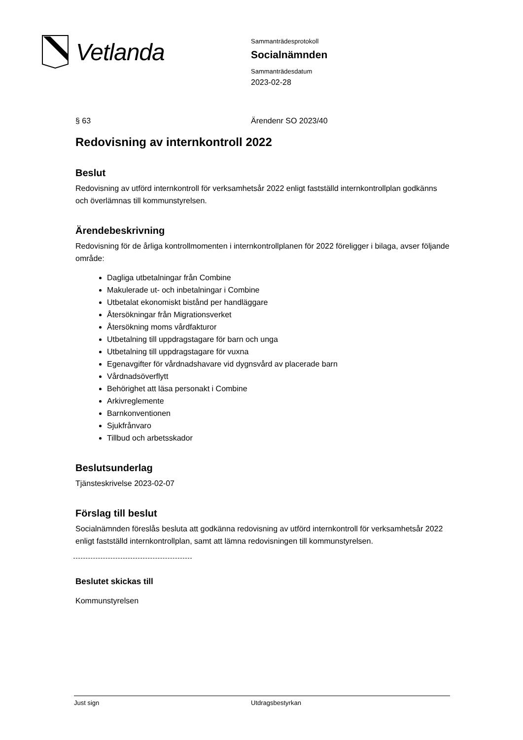Vetlanda
Sammanträdesprotokoll
Socialnämnden
Sammanträdesdatum
2023-02-28
§ 63 Ärendenr SO 2023/40
Redovisning av internkontroll 2022
Beslut
Redovisning av utförd internkontroll för verksamhetsår 2022 enligt fastställd internkontrollplan godkänns och överlämnas till kommunstyrelsen.
Ärendebeskrivning
Redovisning för de årliga kontrollmomenten i internkontrollplanen för 2022 föreligger i bilaga, avser följande område:
Dagliga utbetalningar från Combine
Makulerade ut- och inbetalningar i Combine
Utbetalat ekonomiskt bistånd per handläggare
Återsökningar från Migrationsverket
Återsökning moms vårdfakturor
Utbetalning till uppdragstagare för barn och unga
Utbetalning till uppdragstagare för vuxna
Egenavgifter för vårdnadshavare vid dygnsvård av placerade barn
Vårdnadsöverflytt
Behörighet att läsa personakt i Combine
Arkivreglemente
Barnkonventionen
Sjukfrånvaro
Tillbud och arbetsskador
Beslutsunderlag
Tjänsteskrivelse 2023-02-07
Förslag till beslut
Socialnämnden föreslås besluta att godkänna redovisning av utförd internkontroll för verksamhetsår 2022 enligt fastställd internkontrollplan, samt att lämna redovisningen till kommunstyrelsen.
Beslutet skickas till
Kommunstyrelsen
Just sign Utdragsbestyrkan